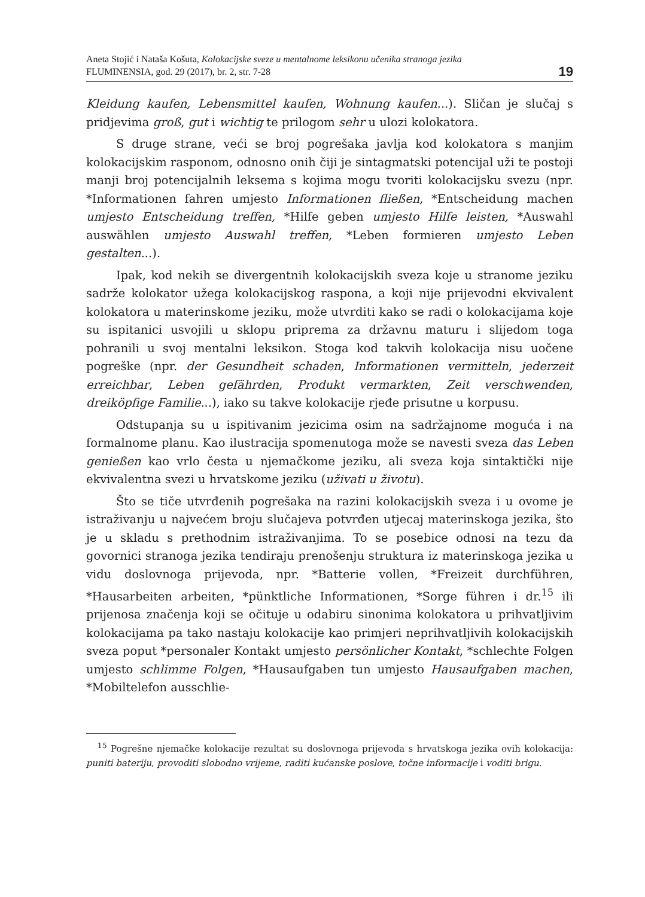Aneta Stojić i Nataša Košuta, Kolokacijske sveze u mentalnome leksikonu učenika stranoga jezika
FLUMINENSIA, god. 29 (2017), br. 2, str. 7-28
19
Kleidung kaufen, Lebensmittel kaufen, Wohnung kaufen...). Sličan je slučaj s pridjevima groß, gut i wichtig te prilogom sehr u ulozi kolokatora.
S druge strane, veći se broj pogrešaka javlja kod kolokatora s manjim kolokacijskim rasponom, odnosno onih čiji je sintagmatski potencijal uži te postoji manji broj potencijalnih leksema s kojima mogu tvoriti kolokacijsku svezu (npr. *Informationen fahren umjesto Informationen fließen, *Entscheidung machen umjesto Entscheidung treffen, *Hilfe geben umjesto Hilfe leisten, *Auswahl auswählen umjesto Auswahl treffen, *Leben formieren umjesto Leben gestalten...).
Ipak, kod nekih se divergentnih kolokacijskih sveza koje u stranome jeziku sadrže kolokator užega kolokacijskog raspona, a koji nije prijevodni ekvivalent kolokatora u materinskome jeziku, može utvrditi kako se radi o kolokacijama koje su ispitanici usvojili u sklopu priprema za državnu maturu i slijedom toga pohranili u svoj mentalni leksikon. Stoga kod takvih kolokacija nisu uočene pogreške (npr. der Gesundheit schaden, Informationen vermitteln, jederzeit erreichbar, Leben gefährden, Produkt vermarkten, Zeit verschwenden, dreiköpfige Familie...), iako su takve kolokacije rjeđe prisutne u korpusu.
Odstupanja su u ispitivanim jezicima osim na sadržajnome moguća i na formalnome planu. Kao ilustracija spomenutoga može se navesti sveza das Leben genießen kao vrlo česta u njemačkome jeziku, ali sveza koja sintaktički nije ekvivalentna svezi u hrvatskome jeziku (uživati u životu).
Što se tiče utvrđenih pogrešaka na razini kolokacijskih sveza i u ovome je istraživanju u najvećem broju slučajeva potvrđen utjecaj materinskoga jezika, što je u skladu s prethodnim istraživanjima. To se posebice odnosi na tezu da govornici stranoga jezika tendiraju prenošenju struktura iz materinskoga jezika u vidu doslovnoga prijevoda, npr. *Batterie vollen, *Freizeit durchführen, *Hausarbeiten arbeiten, *pünktliche Informationen, *Sorge führen i dr.<sup>15</sup> ili prijenosa značenja koji se očituje u odabiru sinonima kolokatora u prihvatljivim kolokacijama pa tako nastaju kolokacije kao primjeri neprihvatljivih kolokacijskih sveza poput *personaler Kontakt umjesto persönlicher Kontakt, *schlechte Folgen umjesto schlimme Folgen, *Hausaufgaben tun umjesto Hausaufgaben machen, *Mobiltelefon ausschlie-
<sup>15</sup> Pogrešne njemačke kolokacije rezultat su doslovnoga prijevoda s hrvatskoga jezika ovih kolokacija: puniti bateriju, provoditi slobodno vrijeme, raditi kućanske poslove, točne informacije i voditi brigu.